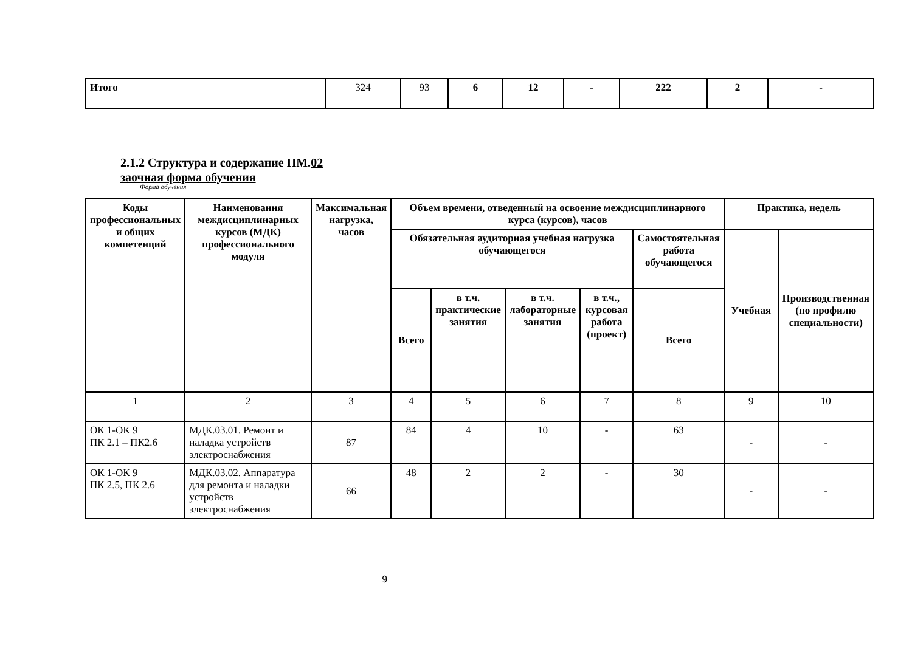| Итого | 324 | 93 | 6 | 12 | - | 222 | 2 | - |
2.1.2 Структура и содержание ПМ.02
заочная форма обучения
Форма обучения
| Коды профессиональных и общих компетенций | Наименования междисциплинарных курсов (МДК) профессионального модуля | Максимальная нагрузка, часов | Объем времени, отведенный на освоение междисциплинарного курса (курсов), часов | | | | | Практика, недель | |
| --- | --- | --- | --- | --- | --- | --- | --- | --- | --- |
| | | | Обязательная аудиторная учебная нагрузка обучающегося | | | | Самостоятельная работа обучающегося | Учебная | Производственная (по профилю специальности) |
| | | | Всего | в т.ч. практические занятия | в т.ч. лабораторные занятия | в т.ч., курсовая работа (проект) | Всего | | |
| 1 | 2 | 3 | 4 | 5 | 6 | 7 | 8 | 9 | 10 |
| ОК 1-ОК 9 ПК 2.1 – ПК2.6 | МДК.03.01. Ремонт и наладка устройств электроснабжения | 87 | 84 | 4 | 10 | - | 63 | - | - |
| ОК 1-ОК 9 ПК 2.5, ПК 2.6 | МДК.03.02. Аппаратура для ремонта и наладки устройств электроснабжения | 66 | 48 | 2 | 2 | - | 30 | - | - |
9